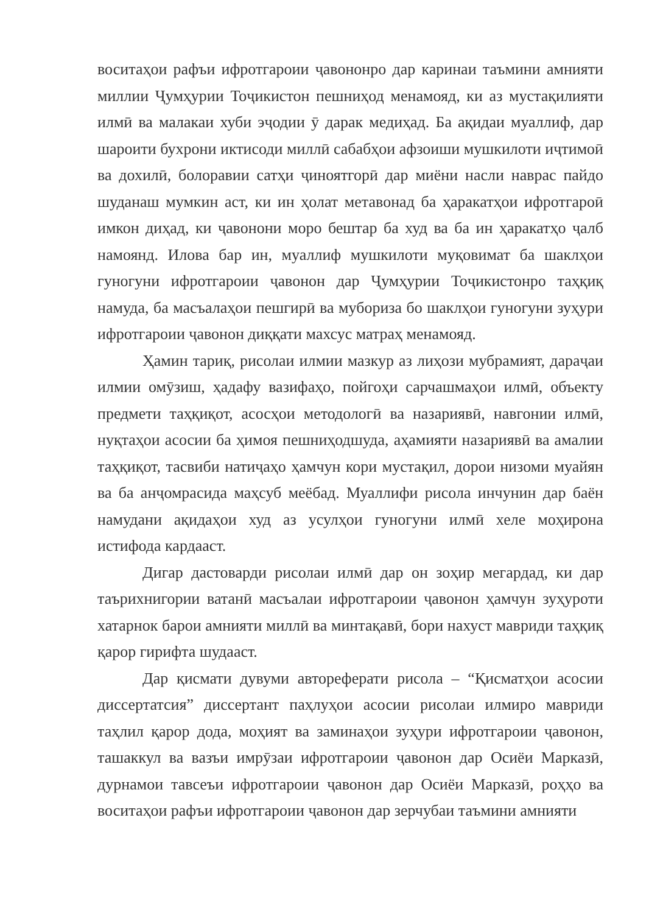воситаҳои рафъи ифротгароии ҷавононро дар каринаи таъмини амнияти миллии Ҷумҳурии Тоҷикистон пешниҳод менамояд, ки аз мустақилияти илмӣ ва малакаи хуби эҷодии ӯ дарак медиҳад. Ба ақидаи муаллиф, дар шароити бухрони иктисоди миллӣ сабабҳои афзоиши мушкилоти иҷтимоӣ ва дохилӣ, болоравии сатҳи ҷиноятгорӣ дар миёни насли наврас пайдо шуданаш мумкин аст, ки ин ҳолат метавонад ба ҳаракатҳои ифротгароӣ имкон диҳад, ки ҷавонони моро бештар ба худ ва ба ин ҳаракатҳо ҷалб намоянд. Илова бар ин, муаллиф мушкилоти муқовимат ба шаклҳои гуногуни ифротгароии ҷавонон дар Ҷумҳурии Тоҷикистонро таҳқиқ намуда, ба масъалаҳои пешгирӣ ва мубориза бо шаклҳои гуногуни зуҳури ифротгароии ҷавонон диққати махсус матраҳ менамояд.
Ҳамин тариқ, рисолаи илмии мазкур аз лиҳози мубрамият, дараҷаи илмии омӯзиш, ҳадафу вазифаҳо, пойгоҳи сарчашмаҳои илмӣ, объекту предмети таҳқиқот, асосҳои методологӣ ва назариявӣ, навгонии илмӣ, нуқтаҳои асосии ба ҳимоя пешниҳодшуда, аҳамияти назариявӣ ва амалии таҳқиқот, тасвиби натиҷаҳо ҳамчун кори мустақил, дорои низоми муайян ва ба анҷомрасида маҳсуб меёбад. Муаллифи рисола инчунин дар баён намудани ақидаҳои худ аз усулҳои гуногуни илмӣ хеле моҳирона истифода кардааст.
Дигар дастоварди рисолаи илмӣ дар он зоҳир мегардад, ки дар таърихнигории ватанӣ масъалаи ифротгароии ҷавонон ҳамчун зуҳуроти хатарнок барои амнияти миллӣ ва минтақавӣ, бори нахуст мавриди таҳқиқ қарор гирифта шудааст.
Дар қисмати дувуми автореферати рисола – “Қисматҳои асосии диссертатсия” диссертант паҳлуҳои асосии рисолаи илмиро мавриди таҳлил қарор дода, моҳият ва заминаҳои зуҳури ифротгароии ҷавонон, ташаккул ва вазъи имрӯзаи ифротгароии ҷавонон дар Осиёи Марказӣ, дурнамои тавсеъи ифротгароии ҷавонон дар Осиёи Марказӣ, роҳҳо ва воситаҳои рафъи ифротгароии ҷавонон дар зерчубаи таъмини амнияти